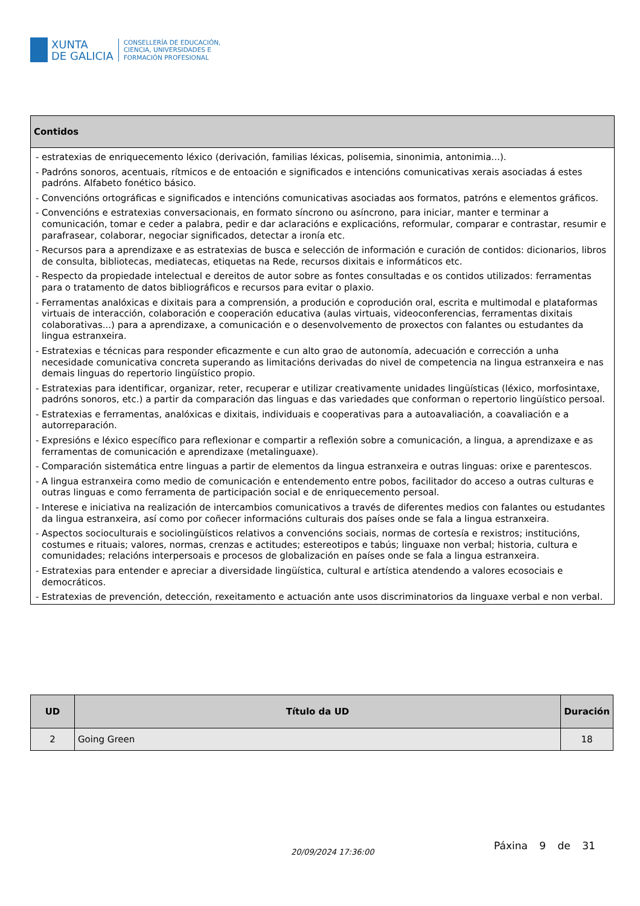XUNTA
DE GALICIA
CONSELLERÍA DE EDUCACIÓN,
CIENCIA, UNIVERSIDADES E
FORMACIÓN PROFESIONAL
| Contidos |
| --- |
| - estratexias de enriquecemento léxico (derivación, familias léxicas, polisemia, sinonimia, antonimia...). - Padróns sonoros, acentuais, rítmicos e de entoación e significados e intencións comunicativas xerais asociadas á estes padróns. Alfabeto fonético básico. - Convencións ortográficas e significados e intencións comunicativas asociadas aos formatos, patróns e elementos gráficos. - Convencións e estratexias conversacionais, en formato síncrono ou asíncrono, para iniciar, manter e terminar a comunicación, tomar e ceder a palabra, pedir e dar aclaracións e explicacións, reformular, comparar e contrastar, resumir e parafrasear, colaborar, negociar significados, detectar a ironía etc. - Recursos para a aprendizaxe e as estratexias de busca e selección de información e curación de contidos: dicionarios, libros de consulta, bibliotecas, mediatecas, etiquetas na Rede, recursos dixitais e informáticos etc. - Respecto da propiedade intelectual e dereitos de autor sobre as fontes consultadas e os contidos utilizados: ferramentas para o tratamento de datos bibliográficos e recursos para evitar o plaxio. - Ferramentas analóxicas e dixitais para a comprensión, a produción e coprodución oral, escrita e multimodal e plataformas virtuais de interacción, colaboración e cooperación educativa (aulas virtuais, videoconferencias, ferramentas dixitais colaborativas...) para a aprendizaxe, a comunicación e o desenvolvemento de proxectos con falantes ou estudantes da lingua estranxeira. - Estratexias e técnicas para responder eficazmente e cun alto grao de autonomía, adecuación e corrección a unha necesidade comunicativa concreta superando as limitacións derivadas do nivel de competencia na lingua estranxeira e nas demais linguas do repertorio lingüístico propio. - Estratexias para identificar, organizar, reter, recuperar e utilizar creativamente unidades lingüísticas (léxico, morfosintaxe, padróns sonoros, etc.) a partir da comparación das linguas e das variedades que conforman o repertorio lingüístico persoal. - Estratexias e ferramentas, analóxicas e dixitais, individuais e cooperativas para a autoavaliación, a coavaliación e a autorreparación. - Expresións e léxico específico para reflexionar e compartir a reflexión sobre a comunicación, a lingua, a aprendizaxe e as ferramentas de comunicación e aprendizaxe (metalinguaxe). - Comparación sistemática entre linguas a partir de elementos da lingua estranxeira e outras linguas: orixe e parentescos. - A lingua estranxeira como medio de comunicación e entendemento entre pobos, facilitador do acceso a outras culturas e outras linguas e como ferramenta de participación social e de enriquecemento persoal. - Interese e iniciativa na realización de intercambios comunicativos a través de diferentes medios con falantes ou estudantes da lingua estranxeira, así como por coñecer informacións culturais dos países onde se fala a lingua estranxeira. - Aspectos socioculturais e sociolingüísticos relativos a convencións sociais, normas de cortesía e rexistros; institucións, costumes e rituais; valores, normas, crenzas e actitudes; estereotipos e tabús; linguaxe non verbal; historia, cultura e comunidades; relacións interpersoais e procesos de globalización en países onde se fala a lingua estranxeira. - Estratexias para entender e apreciar a diversidade lingüística, cultural e artística atendendo a valores ecosociais e democráticos. - Estratexias de prevención, detección, rexeitamento e actuación ante usos discriminatorios da linguaxe verbal e non verbal. |
| UD | Título da UD | Duración |
| --- | --- | --- |
| 2 | Going Green | 18 |
20/09/2024 17:36:00
Páxina 9 de 31